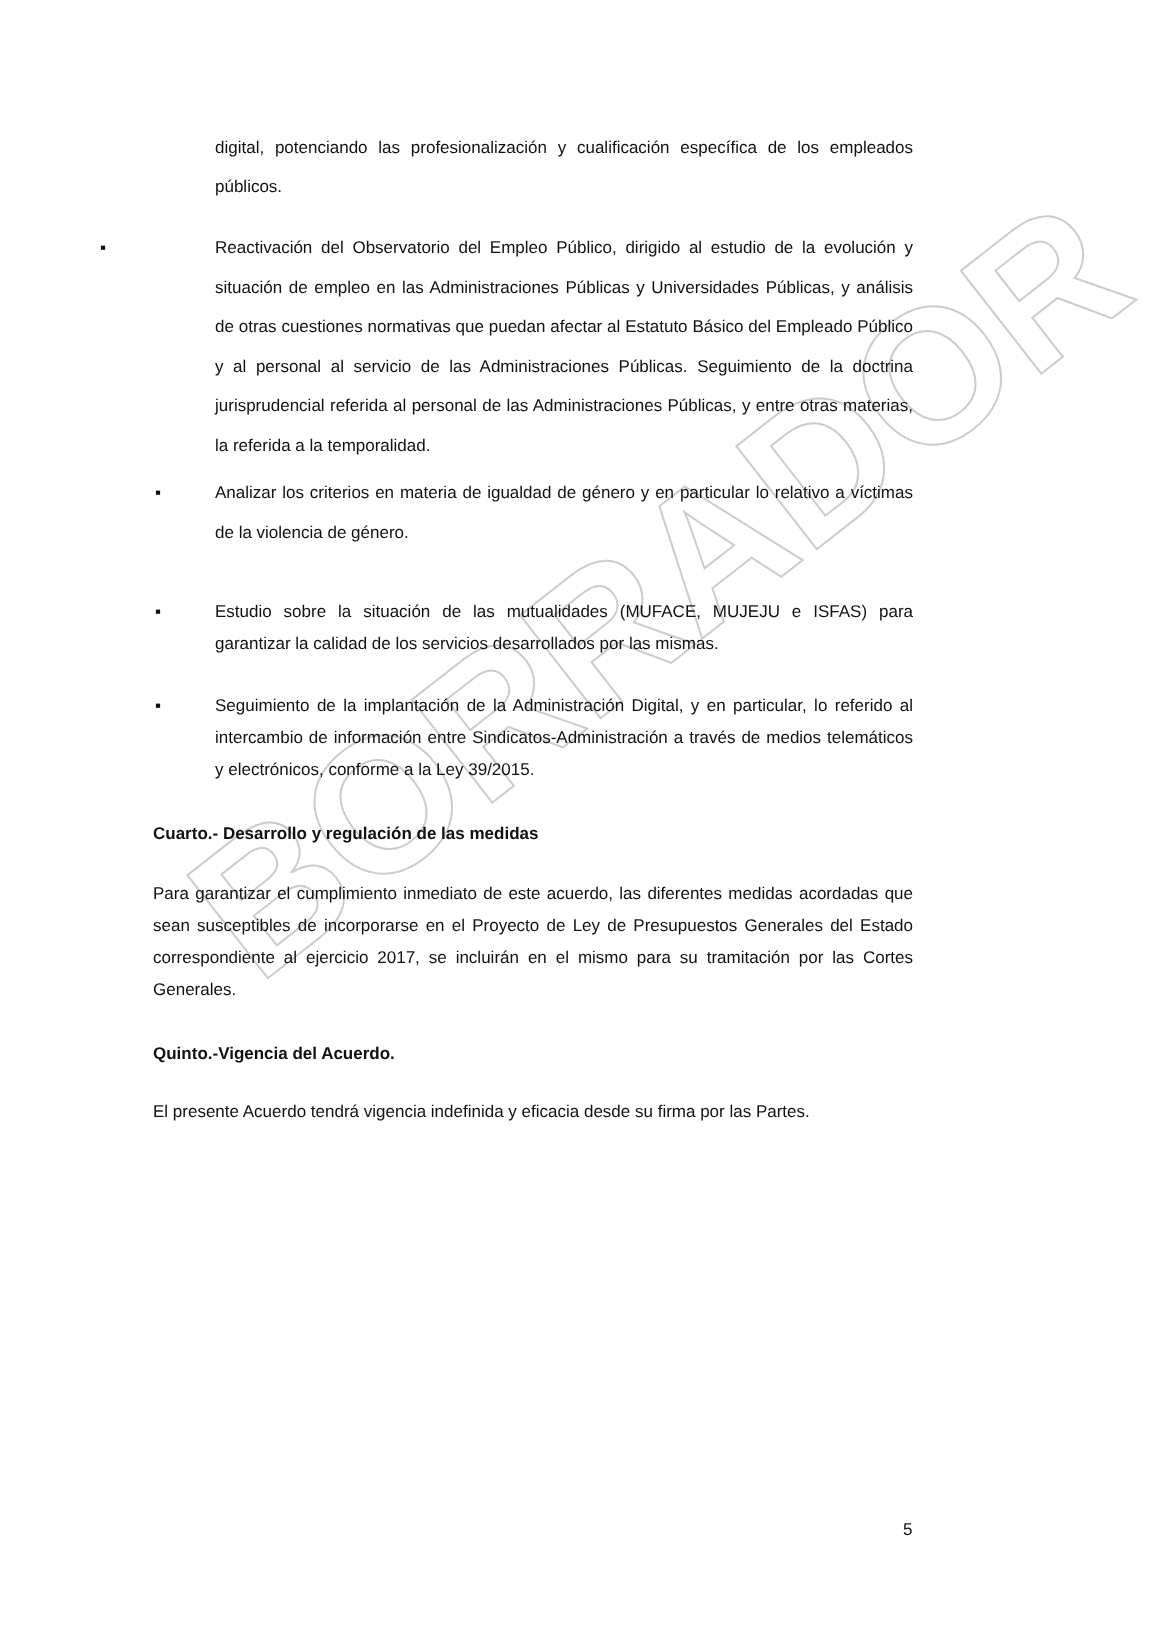BORRADOR
digital, potenciando las profesionalización y cualificación específica de los empleados públicos.
▪ Reactivación del Observatorio del Empleo Público, dirigido al estudio de la evolución y situación de empleo en las Administraciones Públicas y Universidades Públicas, y análisis de otras cuestiones normativas que puedan afectar al Estatuto Básico del Empleado Público y al personal al servicio de las Administraciones Públicas. Seguimiento de la doctrina jurisprudencial referida al personal de las Administraciones Públicas, y entre otras materias, la referida a la temporalidad.
▪ Analizar los criterios en materia de igualdad de género y en particular lo relativo a víctimas de la violencia de género.
▪ Estudio sobre la situación de las mutualidades (MUFACE, MUJEJU e ISFAS) para garantizar la calidad de los servicios desarrollados por las mismas.
▪ Seguimiento de la implantación de la Administración Digital, y en particular, lo referido al intercambio de información entre Sindicatos-Administración a través de medios telemáticos y electrónicos, conforme a la Ley 39/2015.
Cuarto.- Desarrollo y regulación de las medidas
Para garantizar el cumplimiento inmediato de este acuerdo, las diferentes medidas acordadas que sean susceptibles de incorporarse en el Proyecto de Ley de Presupuestos Generales del Estado correspondiente al ejercicio 2017, se incluirán en el mismo para su tramitación por las Cortes Generales.
Quinto.-Vigencia del Acuerdo.
El presente Acuerdo tendrá vigencia indefinida y eficacia desde su firma por las Partes.
5